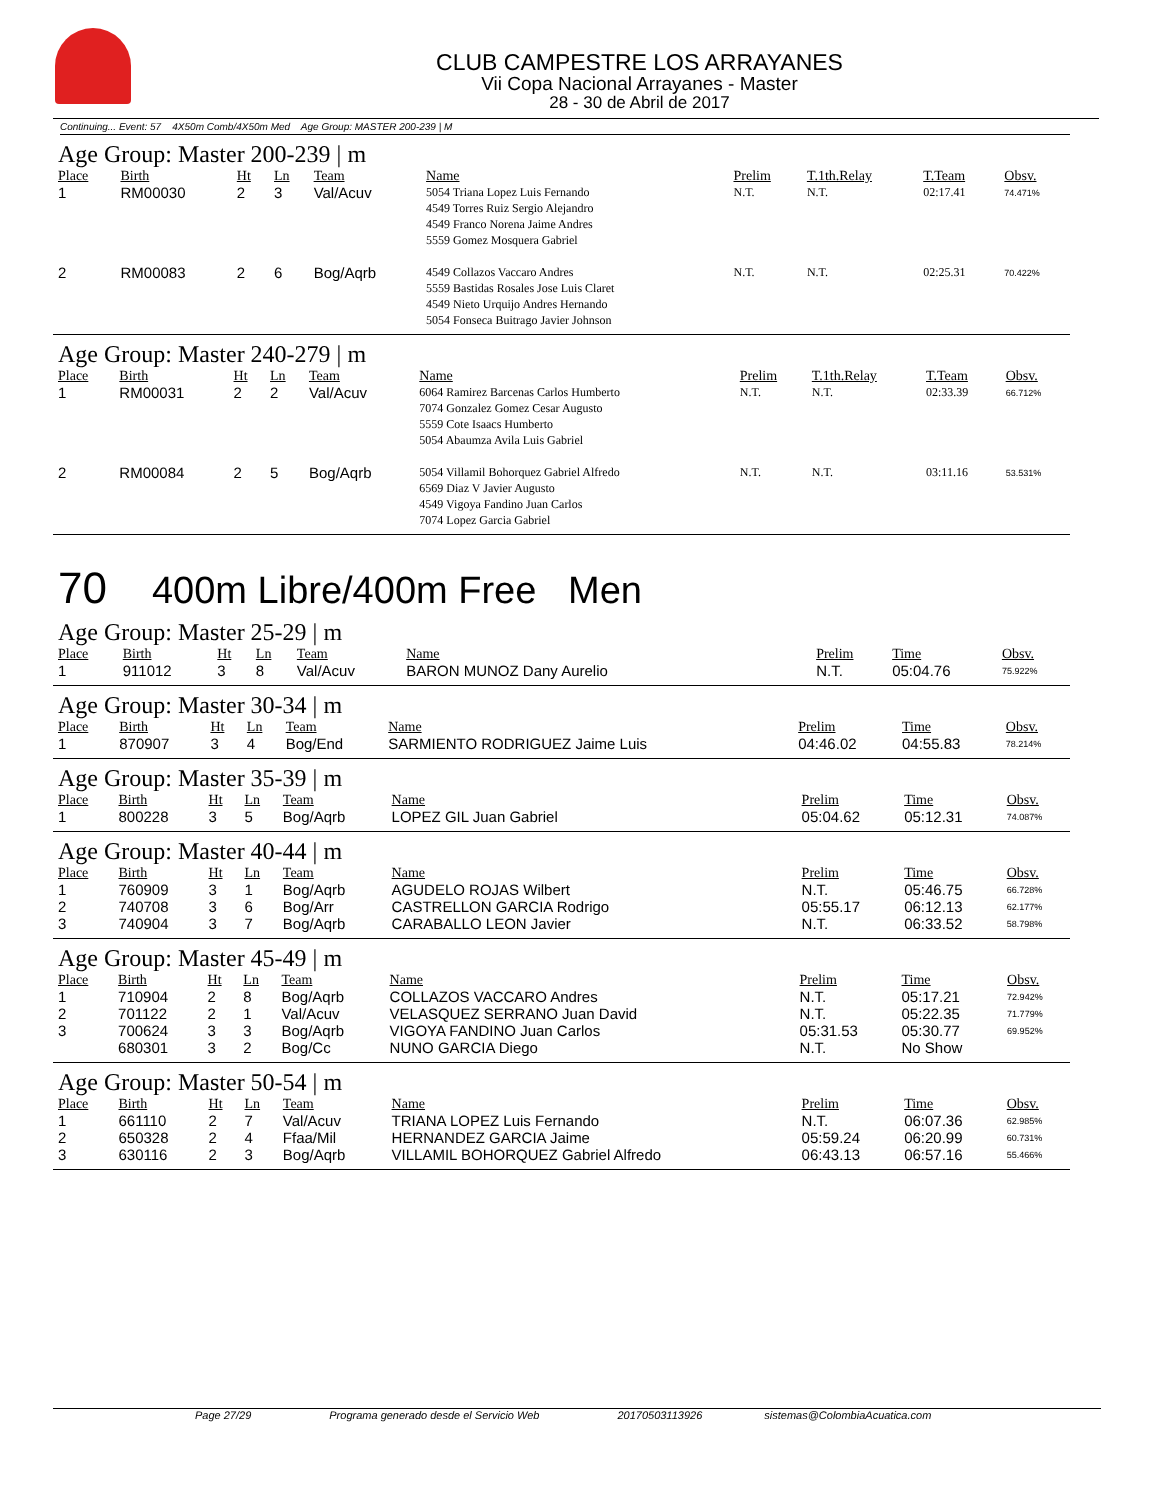CLUB CAMPESTRE LOS ARRAYANES
Vii Copa Nacional Arrayanes - Master
28 - 30 de Abril de 2017
Continuing... Event: 57 4X50m Comb/4X50m Med Age Group: MASTER 200-239 | M
Age Group: Master 200-239 | m
| Place | Birth | Ht | Ln | Team | Name | Prelim | T.1th.Relay | T.Team | Obsv. |
| --- | --- | --- | --- | --- | --- | --- | --- | --- | --- |
| 1 | RM00030 | 2 | 3 | Val/Acuv | 5054 Triana Lopez Luis Fernando 4549 Torres Ruiz Sergio Alejandro 4549 Franco Norena Jaime Andres 5559 Gomez Mosquera Gabriel | N.T. | N.T. | 02:17.41 | 74.471% |
| 2 | RM00083 | 2 | 6 | Bog/Aqrb | 4549 Collazos Vaccaro Andres 5559 Bastidas Rosales Jose Luis Claret 4549 Nieto Urquijo Andres Hernando 5054 Fonseca Buitrago Javier Johnson | N.T. | N.T. | 02:25.31 | 70.422% |
Age Group: Master 240-279 | m
| Place | Birth | Ht | Ln | Team | Name | Prelim | T.1th.Relay | T.Team | Obsv. |
| --- | --- | --- | --- | --- | --- | --- | --- | --- | --- |
| 1 | RM00031 | 2 | 2 | Val/Acuv | 6064 Ramirez Barcenas Carlos Humberto 7074 Gonzalez Gomez Cesar Augusto 5559 Cote Isaacs Humberto 5054 Abaumza Avila Luis Gabriel | N.T. | N.T. | 02:33.39 | 66.712% |
| 2 | RM00084 | 2 | 5 | Bog/Aqrb | 5054 Villamil Bohorquez Gabriel Alfredo 6569 Diaz V Javier Augusto 4549 Vigoya Fandino Juan Carlos 7074 Lopez Garcia Gabriel | N.T. | N.T. | 03:11.16 | 53.531% |
70 400m Libre/400m Free Men
Age Group: Master 25-29 | m
| Place | Birth | Ht | Ln | Team | Name | Prelim | Time | Obsv. |
| --- | --- | --- | --- | --- | --- | --- | --- | --- |
| 1 | 911012 | 3 | 8 | Val/Acuv | BARON MUNOZ Dany Aurelio | N.T. | 05:04.76 | 75.922% |
Age Group: Master 30-34 | m
| Place | Birth | Ht | Ln | Team | Name | Prelim | Time | Obsv. |
| --- | --- | --- | --- | --- | --- | --- | --- | --- |
| 1 | 870907 | 3 | 4 | Bog/End | SARMIENTO RODRIGUEZ Jaime Luis | 04:46.02 | 04:55.83 | 78.214% |
Age Group: Master 35-39 | m
| Place | Birth | Ht | Ln | Team | Name | Prelim | Time | Obsv. |
| --- | --- | --- | --- | --- | --- | --- | --- | --- |
| 1 | 800228 | 3 | 5 | Bog/Aqrb | LOPEZ GIL Juan Gabriel | 05:04.62 | 05:12.31 | 74.087% |
Age Group: Master 40-44 | m
| Place | Birth | Ht | Ln | Team | Name | Prelim | Time | Obsv. |
| --- | --- | --- | --- | --- | --- | --- | --- | --- |
| 1 | 760909 | 3 | 1 | Bog/Aqrb | AGUDELO ROJAS Wilbert | N.T. | 05:46.75 | 66.728% |
| 2 | 740708 | 3 | 6 | Bog/Arr | CASTRELLON GARCIA Rodrigo | 05:55.17 | 06:12.13 | 62.177% |
| 3 | 740904 | 3 | 7 | Bog/Aqrb | CARABALLO LEON Javier | N.T. | 06:33.52 | 58.798% |
Age Group: Master 45-49 | m
| Place | Birth | Ht | Ln | Team | Name | Prelim | Time | Obsv. |
| --- | --- | --- | --- | --- | --- | --- | --- | --- |
| 1 | 710904 | 2 | 8 | Bog/Aqrb | COLLAZOS VACCARO Andres | N.T. | 05:17.21 | 72.942% |
| 2 | 701122 | 2 | 1 | Val/Acuv | VELASQUEZ SERRANO Juan David | N.T. | 05:22.35 | 71.779% |
| 3 | 700624 | 3 | 3 | Bog/Aqrb | VIGOYA FANDINO Juan Carlos | 05:31.53 | 05:30.77 | 69.952% |
| | 680301 | 3 | 2 | Bog/Cc | NUNO GARCIA Diego | N.T. | No Show | |
Age Group: Master 50-54 | m
| Place | Birth | Ht | Ln | Team | Name | Prelim | Time | Obsv. |
| --- | --- | --- | --- | --- | --- | --- | --- | --- |
| 1 | 661110 | 2 | 7 | Val/Acuv | TRIANA LOPEZ Luis Fernando | N.T. | 06:07.36 | 62.985% |
| 2 | 650328 | 2 | 4 | Ffaa/Mil | HERNANDEZ GARCIA Jaime | 05:59.24 | 06:20.99 | 60.731% |
| 3 | 630116 | 2 | 3 | Bog/Aqrb | VILLAMIL BOHORQUEZ Gabriel Alfredo | 06:43.13 | 06:57.16 | 55.466% |
Page 27/29 Programa generado desde el Servicio Web 20170503113926 sistemas@ColombiaAcuatica.com